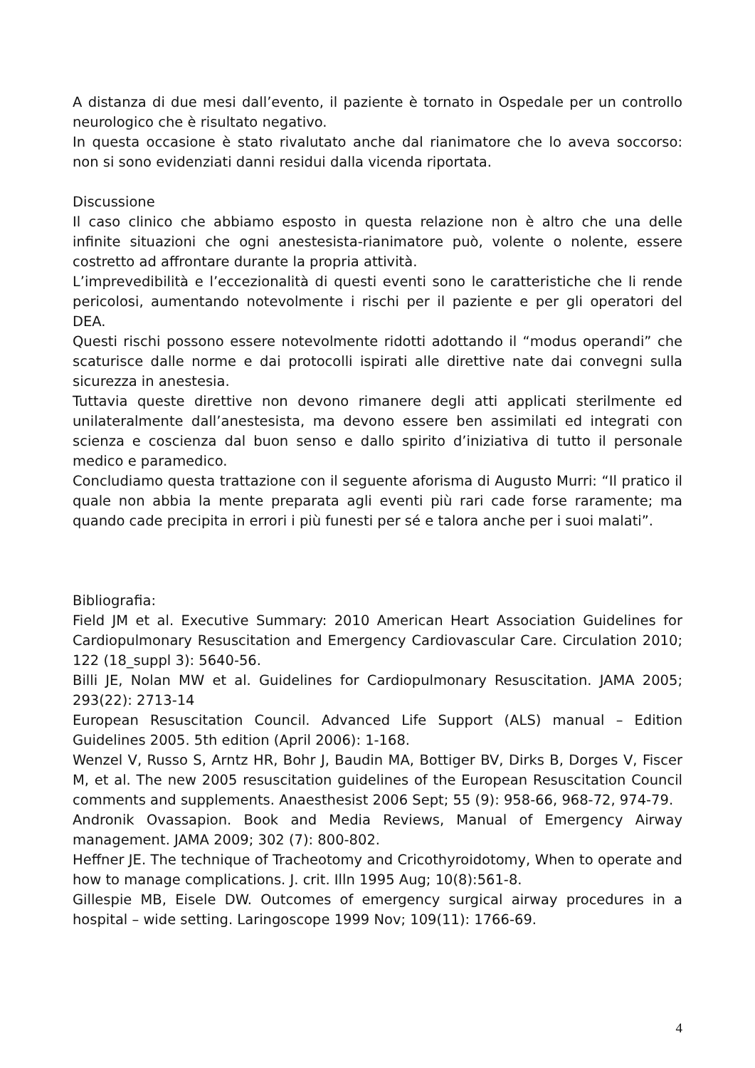A distanza di due mesi dall’evento, il paziente è tornato in Ospedale per un controllo neurologico che è risultato negativo.
In questa occasione è stato rivalutato anche dal rianimatore che lo aveva soccorso: non si sono evidenziati danni residui dalla vicenda riportata.
Discussione
Il caso clinico che abbiamo esposto in questa relazione non è altro che una delle infinite situazioni che ogni anestesista-rianimatore può, volente o nolente, essere costretto ad affrontare durante la propria attività.
L’imprevedibilità e l’eccezionalità di questi eventi sono le caratteristiche che li rende pericolosi, aumentando notevolmente i rischi per il paziente e per gli operatori del DEA.
Questi rischi possono essere notevolmente ridotti adottando il “modus operandi” che scaturisce dalle norme e dai protocolli ispirati alle direttive nate dai convegni sulla sicurezza in anestesia.
Tuttavia queste direttive non devono rimanere degli atti applicati sterilmente ed unilateralmente dall’anestesista, ma devono essere ben assimilati ed integrati con scienza e coscienza dal buon senso e dallo spirito d’iniziativa di tutto il personale medico e paramedico.
Concludiamo questa trattazione con il seguente aforisma di Augusto Murri: “Il pratico il quale non abbia la mente preparata agli eventi più rari cade forse raramente; ma quando cade precipita in errori i più funesti per sé e talora anche per i suoi malati”.
Bibliografia:
Field JM et al. Executive Summary: 2010 American Heart Association Guidelines for Cardiopulmonary Resuscitation and Emergency Cardiovascular Care. Circulation 2010; 122 (18_suppl 3): 5640-56.
Billi JE, Nolan MW et al. Guidelines for Cardiopulmonary Resuscitation. JAMA 2005; 293(22): 2713-14
European Resuscitation Council. Advanced Life Support (ALS) manual – Edition Guidelines 2005. 5th edition (April 2006): 1-168.
Wenzel V, Russo S, Arntz HR, Bohr J, Baudin MA, Bottiger BV, Dirks B, Dorges V, Fiscer M, et al. The new 2005 resuscitation guidelines of the European Resuscitation Council comments and supplements. Anaesthesist 2006 Sept; 55 (9): 958-66, 968-72, 974-79.
Andronik Ovassapion. Book and Media Reviews, Manual of Emergency Airway management. JAMA 2009; 302 (7): 800-802.
Heffner JE. The technique of Tracheotomy and Cricothyroidotomy, When to operate and how to manage complications. J. crit. Illn 1995 Aug; 10(8):561-8.
Gillespie MB, Eisele DW. Outcomes of emergency surgical airway procedures in a hospital – wide setting. Laringoscope 1999 Nov; 109(11): 1766-69.
4